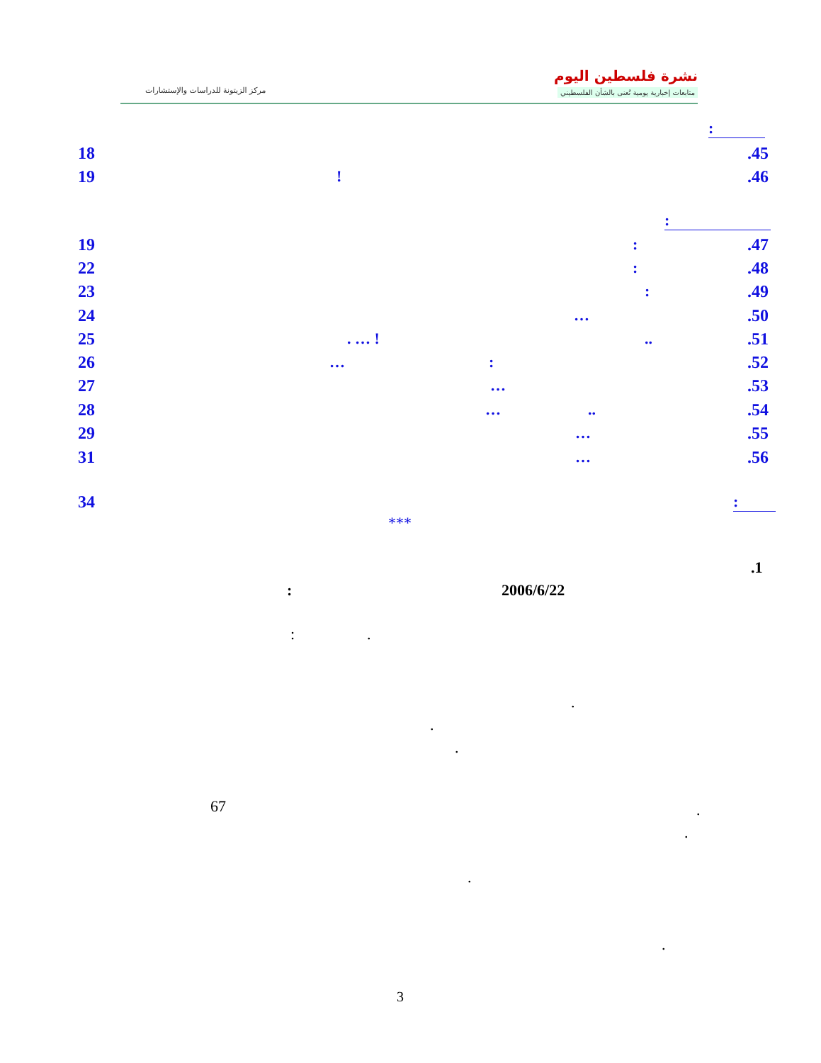نشرة فلسطين اليوم
متابعات إخبارية يومية تُعنى بالشأن الفلسطيني
مركز الزيتونة للدراسات والإستشارات
:
18.45
19!.46
:
19:.47
22:.48
23:.49
24 ….50
25. … !...51
26 …:.52
27 ….53
28 …...54
29 ….55
31 ….56
34:
***
.1
2006/6/22
:
: .
.
.
.
67 .
.
.
.
3